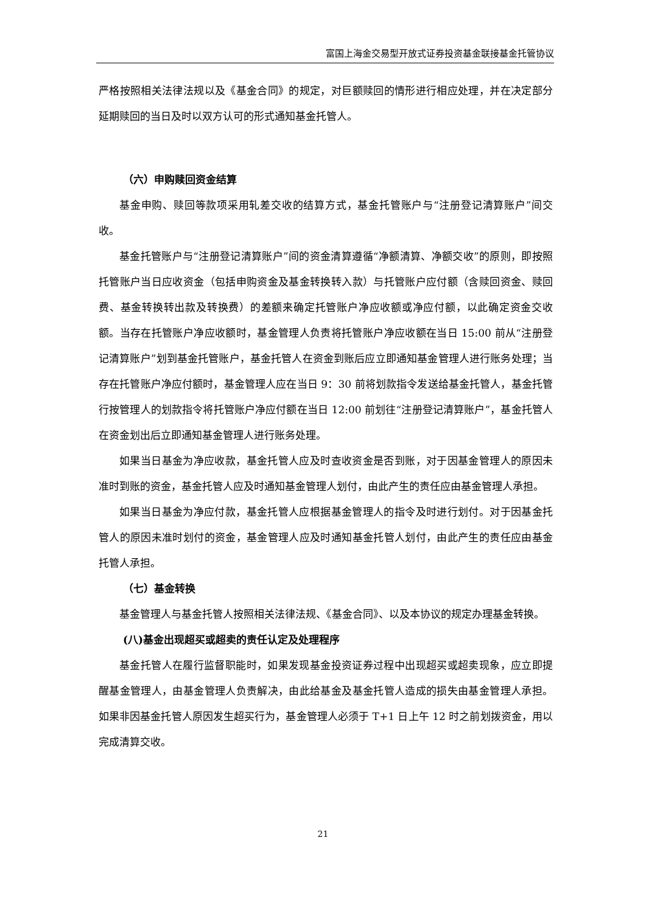富国上海金交易型开放式证券投资基金联接基金托管协议
严格按照相关法律法规以及《基金合同》的规定，对巨额赎回的情形进行相应处理，并在决定部分延期赎回的当日及时以双方认可的形式通知基金托管人。
（六）申购赎回资金结算
基金申购、赎回等款项采用轧差交收的结算方式，基金托管账户与“注册登记清算账户”间交收。
基金托管账户与“注册登记清算账户”间的资金清算遵循“净额清算、净额交收”的原则，即按照托管账户当日应收资金（包括申购资金及基金转换转入款）与托管账户应付额（含赎回资金、赎回费、基金转换转出款及转换费）的差额来确定托管账户净应收额或净应付额，以此确定资金交收额。当存在托管账户净应收额时，基金管理人负责将托管账户净应收额在当日 15:00 前从“注册登记清算账户”划到基金托管账户，基金托管人在资金到账后应立即通知基金管理人进行账务处理；当存在托管账户净应付额时，基金管理人应在当日 9：30 前将划款指令发送给基金托管人，基金托管行按管理人的划款指令将托管账户净应付额在当日 12:00 前划往“注册登记清算账户”，基金托管人在资金划出后立即通知基金管理人进行账务处理。
如果当日基金为净应收款，基金托管人应及时查收资金是否到账，对于因基金管理人的原因未准时到账的资金，基金托管人应及时通知基金管理人划付，由此产生的责任应由基金管理人承担。
如果当日基金为净应付款，基金托管人应根据基金管理人的指令及时进行划付。对于因基金托管人的原因未准时划付的资金，基金管理人应及时通知基金托管人划付，由此产生的责任应由基金托管人承担。
（七）基金转换
基金管理人与基金托管人按照相关法律法规、《基金合同》、以及本协议的规定办理基金转换。
(八)基金出现超买或超卖的责任认定及处理程序
基金托管人在履行监督职能时，如果发现基金投资证券过程中出现超买或超卖现象，应立即提醒基金管理人，由基金管理人负责解决，由此给基金及基金托管人造成的损失由基金管理人承担。如果非因基金托管人原因发生超买行为，基金管理人必须于 T+1 日上午 12 时之前划拨资金，用以完成清算交收。
21